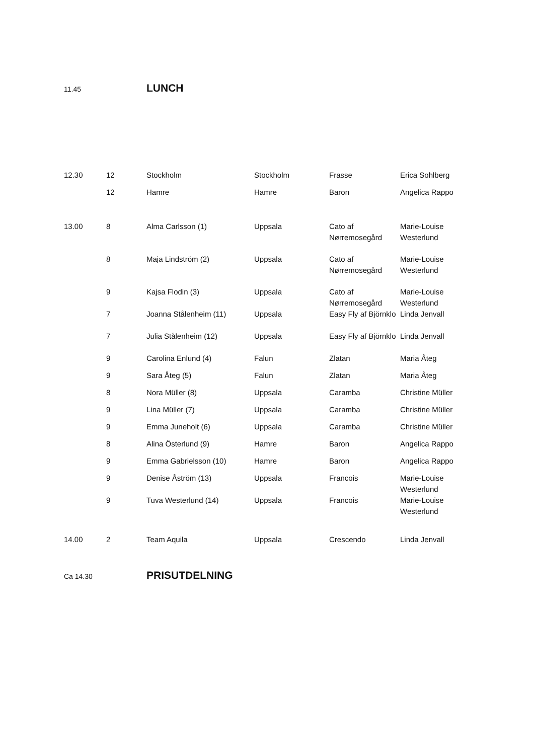11.45 LUNCH
| 12.30 | 12 | Stockholm | Stockholm | Frasse | Erica Sohlberg |
| | 12 | Hamre | Hamre | Baron | Angelica Rappo |
| 13.00 | 8 | Alma Carlsson (1) | Uppsala | Cato af Nørremosegård | Marie-Louise Westerlund |
| | 8 | Maja Lindström (2) | Uppsala | Cato af Nørremosegård | Marie-Louise Westerlund |
| | 9 | Kajsa Flodin (3) | Uppsala | Cato af Nørremosegård | Marie-Louise Westerlund |
| | 7 | Joanna Stålenheim (11) | Uppsala | Easy Fly af Björnklo | Linda Jenvall |
| | 7 | Julia Stålenheim (12) | Uppsala | Easy Fly af Björnklo | Linda Jenvall |
| | 9 | Carolina Enlund (4) | Falun | Zlatan | Maria Åteg |
| | 9 | Sara Åteg (5) | Falun | Zlatan | Maria Åteg |
| | 8 | Nora Müller (8) | Uppsala | Caramba | Christine Müller |
| | 9 | Lina Müller (7) | Uppsala | Caramba | Christine Müller |
| | 9 | Emma Juneholt (6) | Uppsala | Caramba | Christine Müller |
| | 8 | Alina Österlund (9) | Hamre | Baron | Angelica Rappo |
| | 9 | Emma Gabrielsson (10) | Hamre | Baron | Angelica Rappo |
| | 9 | Denise Åström (13) | Uppsala | Francois | Marie-Louise Westerlund |
| | 9 | Tuva Westerlund (14) | Uppsala | Francois | Marie-Louise Westerlund |
| 14.00 | 2 | Team Aquila | Uppsala | Crescendo | Linda Jenvall |
Ca 14.30 PRISUTDELNING